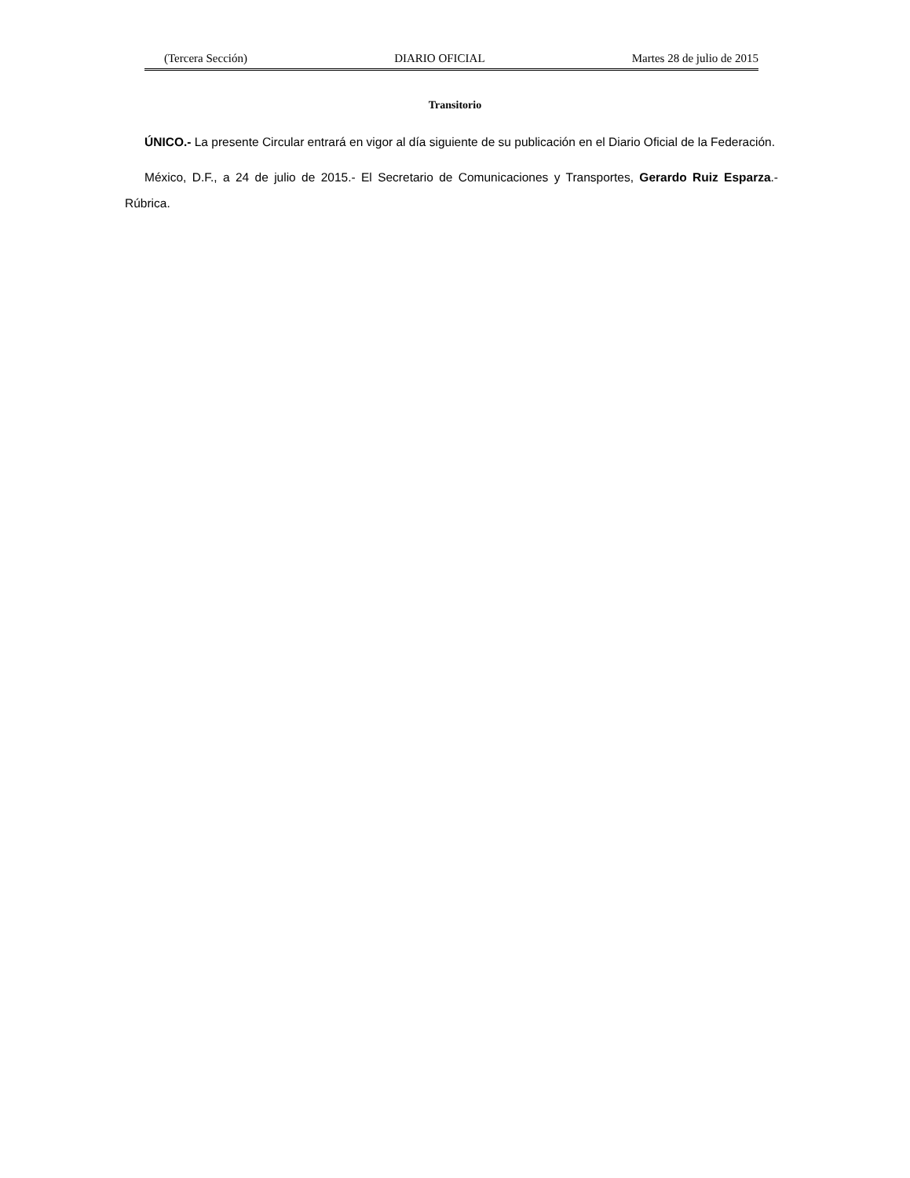(Tercera Sección) DIARIO OFICIAL Martes 28 de julio de 2015
Transitorio
ÚNICO.- La presente Circular entrará en vigor al día siguiente de su publicación en el Diario Oficial de la Federación.
México, D.F., a 24 de julio de 2015.- El Secretario de Comunicaciones y Transportes, Gerardo Ruiz Esparza.- Rúbrica.